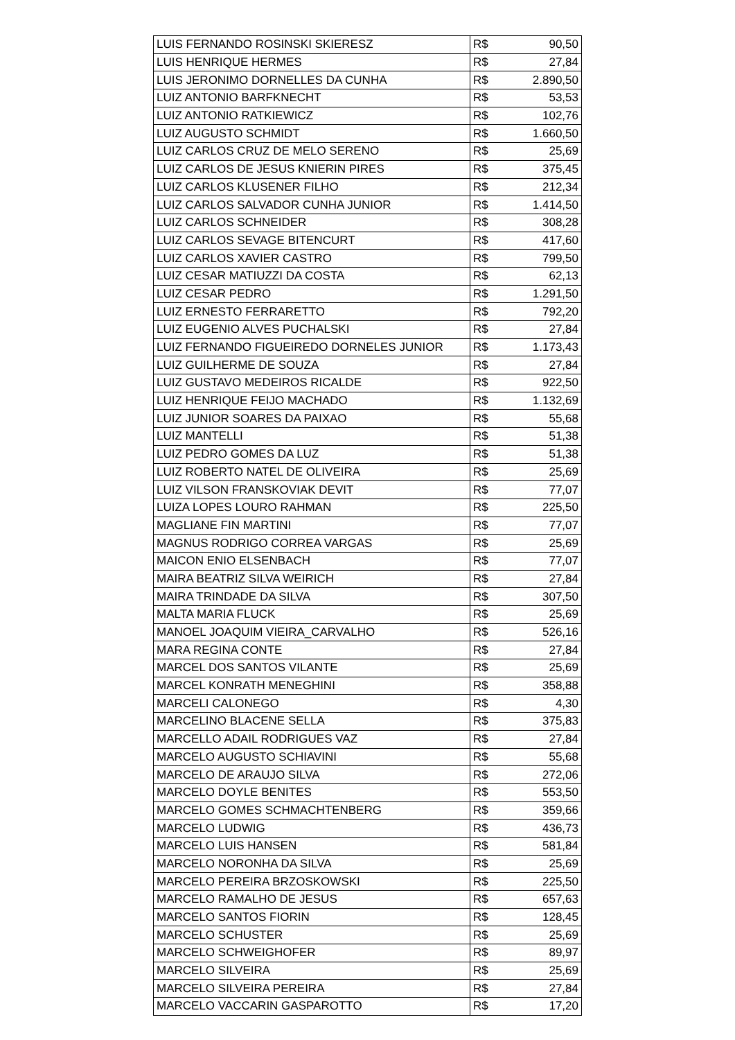| LUIS FERNANDO ROSINSKI SKIERESZ | R$ | 90,50 |
| LUIS HENRIQUE HERMES | R$ | 27,84 |
| LUIS JERONIMO DORNELLES DA CUNHA | R$ | 2.890,50 |
| LUIZ ANTONIO BARFKNECHT | R$ | 53,53 |
| LUIZ ANTONIO RATKIEWICZ | R$ | 102,76 |
| LUIZ AUGUSTO SCHMIDT | R$ | 1.660,50 |
| LUIZ CARLOS CRUZ DE MELO SERENO | R$ | 25,69 |
| LUIZ CARLOS DE JESUS KNIERIN PIRES | R$ | 375,45 |
| LUIZ CARLOS KLUSENER FILHO | R$ | 212,34 |
| LUIZ CARLOS SALVADOR CUNHA JUNIOR | R$ | 1.414,50 |
| LUIZ CARLOS SCHNEIDER | R$ | 308,28 |
| LUIZ CARLOS SEVAGE BITENCURT | R$ | 417,60 |
| LUIZ CARLOS XAVIER CASTRO | R$ | 799,50 |
| LUIZ CESAR MATIUZZI DA COSTA | R$ | 62,13 |
| LUIZ CESAR PEDRO | R$ | 1.291,50 |
| LUIZ ERNESTO FERRARETTO | R$ | 792,20 |
| LUIZ EUGENIO ALVES PUCHALSKI | R$ | 27,84 |
| LUIZ FERNANDO FIGUEIREDO DORNELES JUNIOR | R$ | 1.173,43 |
| LUIZ GUILHERME DE SOUZA | R$ | 27,84 |
| LUIZ GUSTAVO MEDEIROS RICALDE | R$ | 922,50 |
| LUIZ HENRIQUE FEIJO MACHADO | R$ | 1.132,69 |
| LUIZ JUNIOR SOARES DA PAIXAO | R$ | 55,68 |
| LUIZ MANTELLI | R$ | 51,38 |
| LUIZ PEDRO GOMES DA LUZ | R$ | 51,38 |
| LUIZ ROBERTO NATEL DE OLIVEIRA | R$ | 25,69 |
| LUIZ VILSON FRANSKOVIAK DEVIT | R$ | 77,07 |
| LUIZA LOPES LOURO RAHMAN | R$ | 225,50 |
| MAGLIANE FIN MARTINI | R$ | 77,07 |
| MAGNUS RODRIGO CORREA VARGAS | R$ | 25,69 |
| MAICON ENIO ELSENBACH | R$ | 77,07 |
| MAIRA BEATRIZ SILVA WEIRICH | R$ | 27,84 |
| MAIRA TRINDADE DA SILVA | R$ | 307,50 |
| MALTA MARIA FLUCK | R$ | 25,69 |
| MANOEL JOAQUIM VIEIRA_CARVALHO | R$ | 526,16 |
| MARA REGINA CONTE | R$ | 27,84 |
| MARCEL DOS SANTOS VILANTE | R$ | 25,69 |
| MARCEL KONRATH MENEGHINI | R$ | 358,88 |
| MARCELI CALONEGO | R$ | 4,30 |
| MARCELINO BLACENE SELLA | R$ | 375,83 |
| MARCELLO ADAIL RODRIGUES VAZ | R$ | 27,84 |
| MARCELO AUGUSTO SCHIAVINI | R$ | 55,68 |
| MARCELO DE ARAUJO SILVA | R$ | 272,06 |
| MARCELO DOYLE BENITES | R$ | 553,50 |
| MARCELO GOMES SCHMACHTENBERG | R$ | 359,66 |
| MARCELO LUDWIG | R$ | 436,73 |
| MARCELO LUIS HANSEN | R$ | 581,84 |
| MARCELO NORONHA DA SILVA | R$ | 25,69 |
| MARCELO PEREIRA BRZOSKOWSKI | R$ | 225,50 |
| MARCELO RAMALHO DE JESUS | R$ | 657,63 |
| MARCELO SANTOS FIORIN | R$ | 128,45 |
| MARCELO SCHUSTER | R$ | 25,69 |
| MARCELO SCHWEIGHOFER | R$ | 89,97 |
| MARCELO SILVEIRA | R$ | 25,69 |
| MARCELO SILVEIRA PEREIRA | R$ | 27,84 |
| MARCELO VACCARIN GASPAROTTO | R$ | 17,20 |